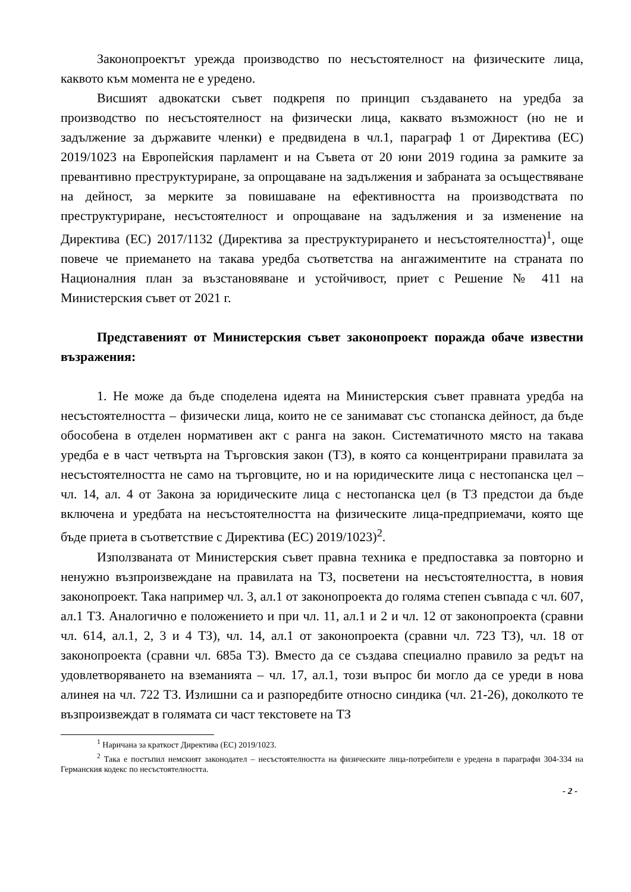Законопроектът урежда производство по несъстоятелност на физическите лица, каквото към момента не е уредено.
Висшият адвокатски съвет подкрепя по принцип създаването на уредба за производство по несъстоятелност на физически лица, каквато възможност (но не и задължение за държавите членки) е предвидена в чл.1, параграф 1 от Директива (ЕС) 2019/1023 на Европейския парламент и на Съвета от 20 юни 2019 година за рамките за превантивно преструктуриране, за опрощаване на задължения и забраната за осъществяване на дейност, за мерките за повишаване на ефективността на производствата по преструктуриране, несъстоятелност и опрощаване на задължения и за изменение на Директива (ЕС) 2017/1132 (Директива за преструктурирането и несъстоятелността)<sup>1</sup>, още повече че приемането на такава уредба съответства на ангажиментите на страната по Националния план за възстановяване и устойчивост, приет с Решение № 411 на Министерския съвет от 2021 г.
Представеният от Министерския съвет законопроект поражда обаче известни възражения:
1. Не може да бъде споделена идеята на Министерския съвет правната уредба на несъстоятелността – физически лица, които не се занимават със стопанска дейност, да бъде обособена в отделен нормативен акт с ранга на закон. Систематичното място на такава уредба е в част четвърта на Търговския закон (ТЗ), в която са концентрирани правилата за несъстоятелността не само на търговците, но и на юридическите лица с нестопанска цел – чл. 14, ал. 4 от Закона за юридическите лица с нестопанска цел (в ТЗ предстои да бъде включена и уредбата на несъстоятелността на физическите лица-предприемачи, която ще бъде приета в съответствие с Директива (ЕС) 2019/1023)<sup>2</sup>.
Използваната от Министерския съвет правна техника е предпоставка за повторно и ненужно възпроизвеждане на правилата на ТЗ, посветени на несъстоятелността, в новия законопроект. Така например чл. 3, ал.1 от законопроекта до голяма степен съвпада с чл. 607, ал.1 ТЗ. Аналогично е положението и при чл. 11, ал.1 и 2 и чл. 12 от законопроекта (сравни чл. 614, ал.1, 2, 3 и 4 ТЗ), чл. 14, ал.1 от законопроекта (сравни чл. 723 ТЗ), чл. 18 от законопроекта (сравни чл. 685а ТЗ). Вместо да се създава специално правило за редът на удовлетворяването на вземанията – чл. 17, ал.1, този въпрос би могло да се уреди в нова алинея на чл. 722 ТЗ. Излишни са и разпоредбите относно синдика (чл. 21-26), доколкото те възпроизвеждат в голямата си част текстовете на ТЗ
<sup>1</sup> Наричана за краткост Директива (ЕС) 2019/1023.
<sup>2</sup> Така е постъпил немският законодател – несъстоятелността на физическите лица-потребители е уредена в параграфи 304-334 на Германския кодекс по несъстоятелността.
- 2 -